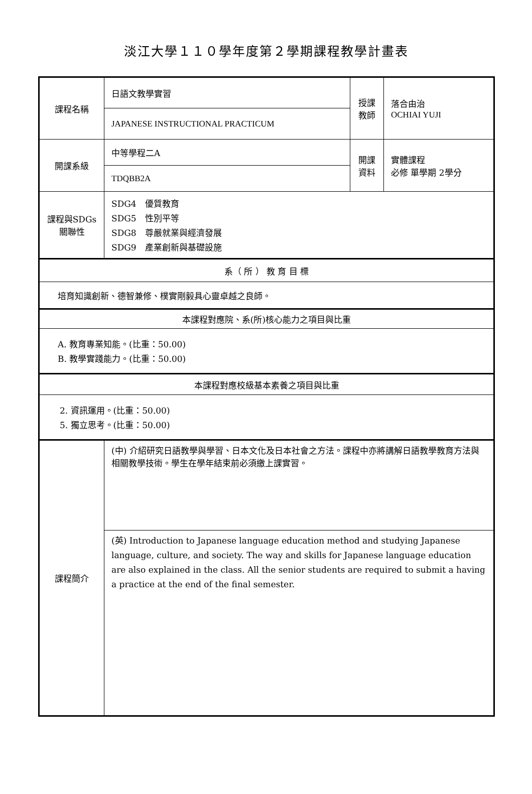淡江大學１１０學年度第２學期課程教學計畫表
| 課程名稱 | 日語文教學實習 | 授課 教師 | 落合由治 OCHIAI YUJI |
| | JAPANESE INSTRUCTIONAL PRACTICUM | | |
| 開課系級 | 中等學程二A | 開課 資料 | 實體課程 必修 單學期 2學分 |
| | TDQBB2A | | |
| 課程與SDGs 關聯性 | SDG4 優質教育 SDG5 性別平等 SDG8 尊嚴就業與經濟發展 SDG9 產業創新與基礎設施 | | |
| 系（ 所 ） 教 育 目 標 | | | |
| 培育知識創新、德智兼修、樸實剛毅具心靈卓越之良師。 | | | |
| 本課程對應院、系(所)核心能力之項目與比重 | | | |
| A. 教育專業知能。(比重：50.00) B. 教學實踐能力。(比重：50.00) | | | |
| 本課程對應校級基本素養之項目與比重 | | | |
| 2. 資訊運用。(比重：50.00) 5. 獨立思考。(比重：50.00) | | | |
| 課程簡介 | (中) 介紹研究日語教學與學習、日本文化及日本社會之方法。課程中亦將講解日語教學教育方法與相關教學技術。學生在學年結束前必須繳上課實習。 | | |
| | (英) Introduction to Japanese language education method and studying Japanese language, culture, and society. The way and skills for Japanese language education are also explained in the class. All the senior students are required to submit a having a practice at the end of the final semester. | | |